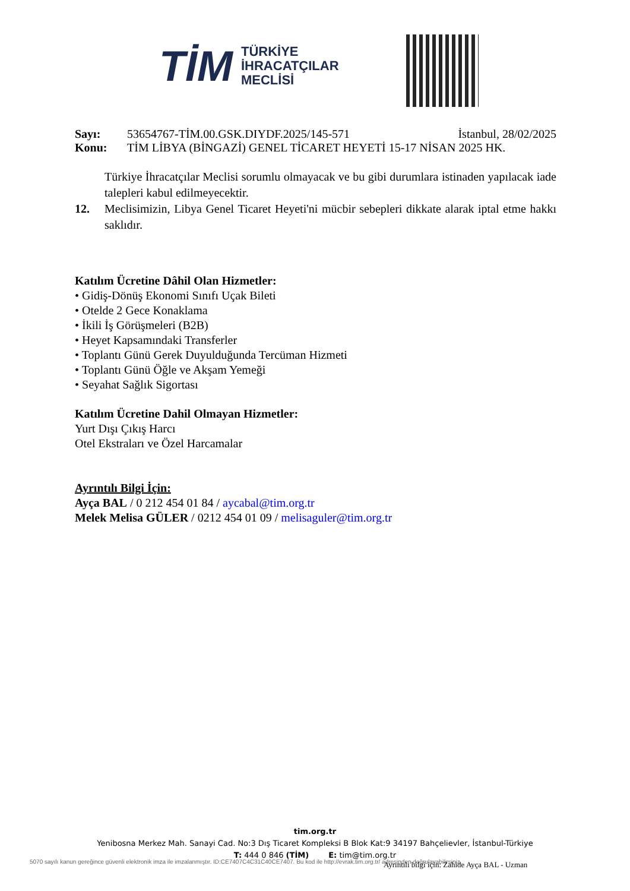TİM TÜRKİYE
İHRACATÇILAR
MECLİSİ
Sayı: 53654767-TİM.00.GSK.DIYDF.2025/145-571 İstanbul, 28/02/2025
Konu: TİM LİBYA (BİNGAZİ) GENEL TİCARET HEYETİ 15-17 NİSAN 2025 HK.
Türkiye İhracatçılar Meclisi sorumlu olmayacak ve bu gibi durumlara istinaden yapılacak iade talepleri kabul edilmeyecektir.
12. Meclisimizin, Libya Genel Ticaret Heyeti'ni mücbir sebepleri dikkate alarak iptal etme hakkı saklıdır.
Katılım Ücretine Dâhil Olan Hizmetler:
• Gidiş-Dönüş Ekonomi Sınıfı Uçak Bileti
• Otelde 2 Gece Konaklama
• İkili İş Görüşmeleri (B2B)
• Heyet Kapsamındaki Transferler
• Toplantı Günü Gerek Duyulduğunda Tercüman Hizmeti
• Toplantı Günü Öğle ve Akşam Yemeği
• Seyahat Sağlık Sigortası
Katılım Ücretine Dahil Olmayan Hizmetler:
Yurt Dışı Çıkış Harcı
Otel Ekstraları ve Özel Harcamalar
Ayrıntılı Bilgi İçin:
Ayça BAL / 0 212 454 01 84 / aycabal@tim.org.tr
Melek Melisa GÜLER / 0212 454 01 09 / melisaguler@tim.org.tr
tim.org.tr
Yenibosna Merkez Mah. Sanayi Cad. No:3 Dış Ticaret Kompleksi B Blok Kat:9 34197 Bahçelievler, İstanbul-Türkiye
T: 444 0 846 (TİM) E: tim@tim.org.tr
5070 sayılı kanun gereğince güvenli elektronik imza ile imzalanmıştır. ID:CE7407C4C31C40CE7407. Bu kod ile http://evrak.tim.org.tr/ adresinden doğrulayabilirsiniz.
Ayrıntılı bilgi için: Zahide Ayça BAL - Uzman